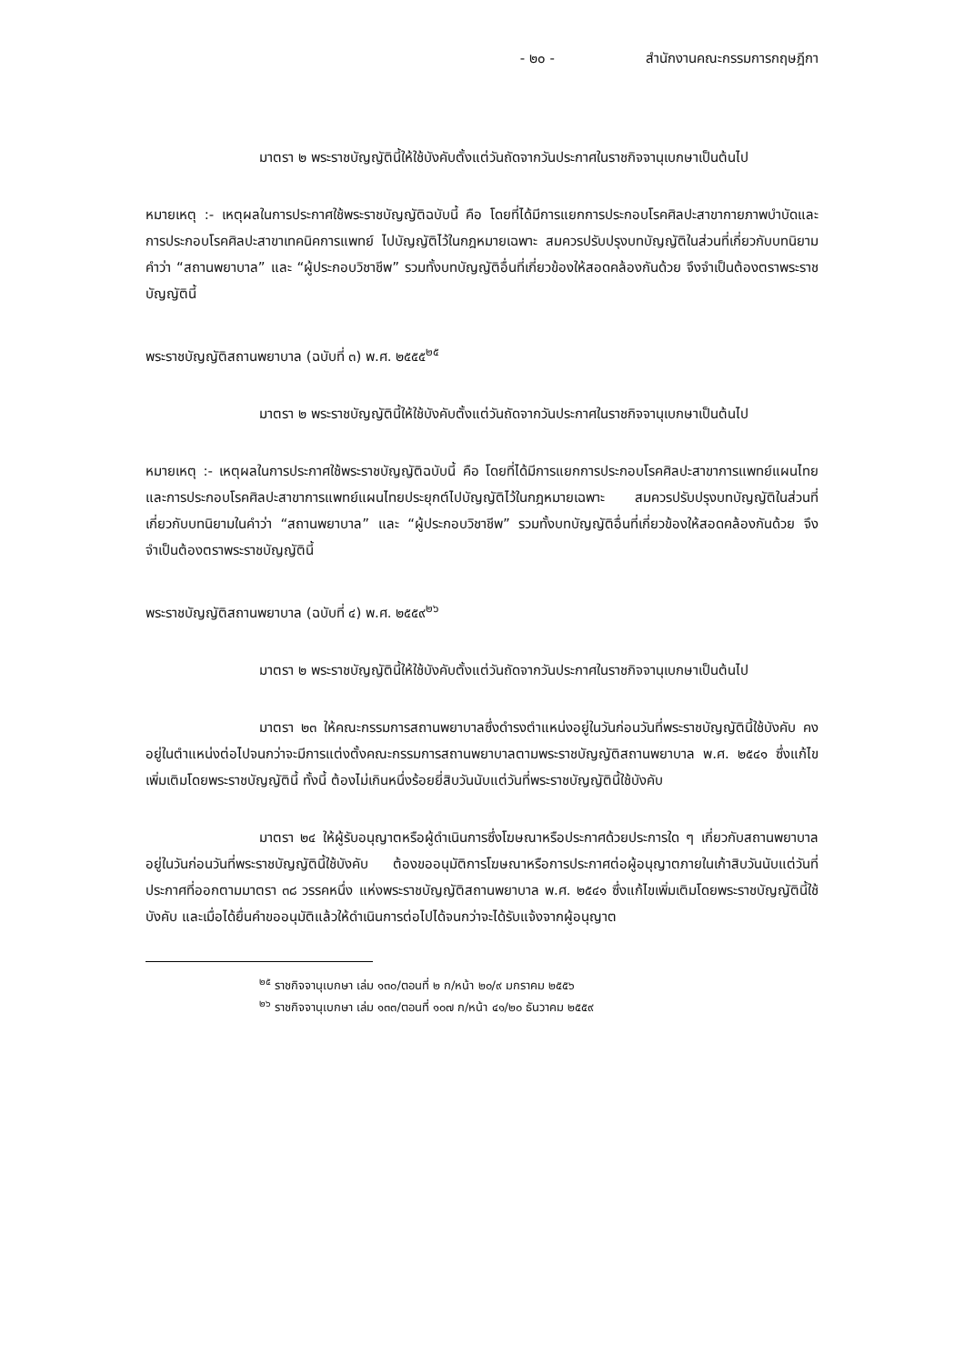- ๒๐ - สำนักงานคณะกรรมการกฤษฎีกา
มาตรา ๒ พระราชบัญญัตินี้ให้ใช้บังคับตั้งแต่วันถัดจากวันประกาศในราชกิจจานุเบกษาเป็นต้นไป
หมายเหตุ :- เหตุผลในการประกาศใช้พระราชบัญญัติฉบับนี้ คือ โดยที่ได้มีการแยกการประกอบโรคศิลปะสาขากายภาพบำบัดและการประกอบโรคศิลปะสาขาเทคนิคการแพทย์ ไปบัญญัติไว้ในกฎหมายเฉพาะ สมควรปรับปรุงบทบัญญัติในส่วนที่เกี่ยวกับบทนิยามคำว่า “สถานพยาบาล” และ “ผู้ประกอบวิชาชีพ” รวมทั้งบทบัญญัติอื่นที่เกี่ยวข้องให้สอดคล้องกันด้วย จึงจำเป็นต้องตราพระราชบัญญัตินี้
พระราชบัญญัติสถานพยาบาล (ฉบับที่ ๓) พ.ศ. ๒๕๕๕<sup>๒๕</sup>
มาตรา ๒ พระราชบัญญัตินี้ให้ใช้บังคับตั้งแต่วันถัดจากวันประกาศในราชกิจจานุเบกษาเป็นต้นไป
หมายเหตุ :- เหตุผลในการประกาศใช้พระราชบัญญัติฉบับนี้ คือ โดยที่ได้มีการแยกการประกอบโรคศิลปะสาขาการแพทย์แผนไทยและการประกอบโรคศิลปะสาขาการแพทย์แผนไทยประยุกต์ไปบัญญัติไว้ในกฎหมายเฉพาะ สมควรปรับปรุงบทบัญญัติในส่วนที่เกี่ยวกับบทนิยามในคำว่า “สถานพยาบาล” และ “ผู้ประกอบวิชาชีพ” รวมทั้งบทบัญญัติอื่นที่เกี่ยวข้องให้สอดคล้องกันด้วย จึงจำเป็นต้องตราพระราชบัญญัตินี้
พระราชบัญญัติสถานพยาบาล (ฉบับที่ ๔) พ.ศ. ๒๕๕๙<sup>๒๖</sup>
มาตรา ๒ พระราชบัญญัตินี้ให้ใช้บังคับตั้งแต่วันถัดจากวันประกาศในราชกิจจานุเบกษาเป็นต้นไป
มาตรา ๒๓ ให้คณะกรรมการสถานพยาบาลซึ่งดำรงตำแหน่งอยู่ในวันก่อนวันที่พระราชบัญญัตินี้ใช้บังคับ คงอยู่ในตำแหน่งต่อไปจนกว่าจะมีการแต่งตั้งคณะกรรมการสถานพยาบาลตามพระราชบัญญัติสถานพยาบาล พ.ศ. ๒๕๔๑ ซึ่งแก้ไขเพิ่มเติมโดยพระราชบัญญัตินี้ ทั้งนี้ ต้องไม่เกินหนึ่งร้อยยี่สิบวันนับแต่วันที่พระราชบัญญัตินี้ใช้บังคับ
มาตรา ๒๔ ให้ผู้รับอนุญาตหรือผู้ดำเนินการซึ่งโฆษณาหรือประกาศด้วยประการใด ๆ เกี่ยวกับสถานพยาบาลอยู่ในวันก่อนวันที่พระราชบัญญัตินี้ใช้บังคับ ต้องขออนุมัติการโฆษณาหรือการประกาศต่อผู้อนุญาตภายในเก้าสิบวันนับแต่วันที่ประกาศที่ออกตามมาตรา ๓๘ วรรคหนึ่ง แห่งพระราชบัญญัติสถานพยาบาล พ.ศ. ๒๕๔๑ ซึ่งแก้ไขเพิ่มเติมโดยพระราชบัญญัตินี้ใช้บังคับ และเมื่อได้ยื่นคำขออนุมัติแล้วให้ดำเนินการต่อไปได้จนกว่าจะได้รับแจ้งจากผู้อนุญาต
<sup>๒๕</sup> ราชกิจจานุเบกษา เล่ม ๑๓๐/ตอนที่ ๒ ก/หน้า ๒๐/๙ มกราคม ๒๕๕๖
<sup>๒๖</sup> ราชกิจจานุเบกษา เล่ม ๑๓๓/ตอนที่ ๑๐๗ ก/หน้า ๔๑/๒๐ ธันวาคม ๒๕๕๙